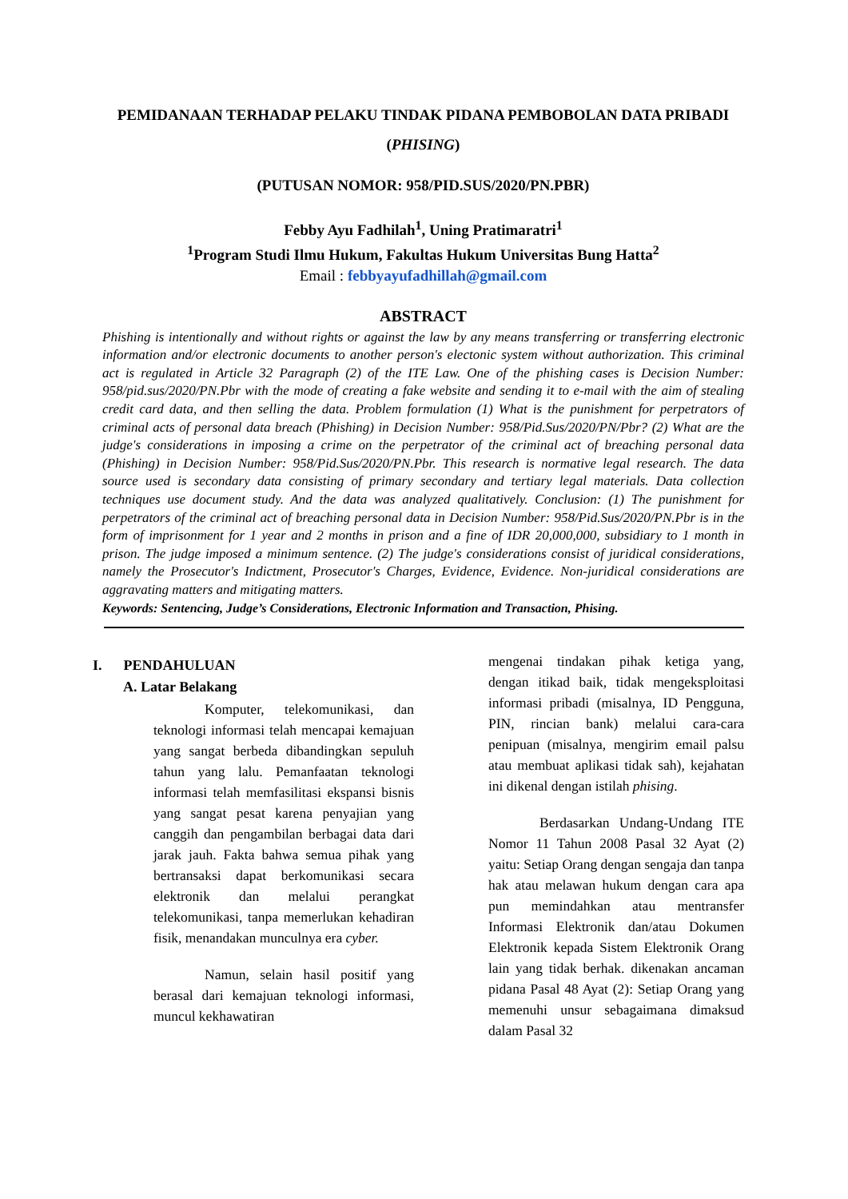PEMIDANAAN TERHADAP PELAKU TINDAK PIDANA PEMBOBOLAN DATA PRIBADI (PHISING)
(PUTUSAN NOMOR: 958/PID.SUS/2020/PN.PBR)
Febby Ayu Fadhilah<sup>1</sup>, Uning Pratimaratri<sup>1</sup>
<sup>1</sup> Program Studi Ilmu Hukum, Fakultas Hukum Universitas Bung Hatta<sup>2</sup>
Email : febbyayufadhillah@gmail.com
ABSTRACT
Phishing is intentionally and without rights or against the law by any means transferring or transferring electronic information and/or electronic documents to another person's electonic system without authorization. This criminal act is regulated in Article 32 Paragraph (2) of the ITE Law. One of the phishing cases is Decision Number: 958/pid.sus/2020/PN.Pbr with the mode of creating a fake website and sending it to e-mail with the aim of stealing credit card data, and then selling the data. Problem formulation (1) What is the punishment for perpetrators of criminal acts of personal data breach (Phishing) in Decision Number: 958/Pid.Sus/2020/PN/Pbr? (2) What are the judge's considerations in imposing a crime on the perpetrator of the criminal act of breaching personal data (Phishing) in Decision Number: 958/Pid.Sus/2020/PN.Pbr. This research is normative legal research. The data source used is secondary data consisting of primary secondary and tertiary legal materials. Data collection techniques use document study. And the data was analyzed qualitatively. Conclusion: (1) The punishment for perpetrators of the criminal act of breaching personal data in Decision Number: 958/Pid.Sus/2020/PN.Pbr is in the form of imprisonment for 1 year and 2 months in prison and a fine of IDR 20,000,000, subsidiary to 1 month in prison. The judge imposed a minimum sentence. (2) The judge's considerations consist of juridical considerations, namely the Prosecutor's Indictment, Prosecutor's Charges, Evidence, Evidence. Non-juridical considerations are aggravating matters and mitigating matters.
Keywords: Sentencing, Judge’s Considerations, Electronic Information and Transaction, Phising.
I. PENDAHULUAN
A. Latar Belakang
Komputer, telekomunikasi, dan teknologi informasi telah mencapai kemajuan yang sangat berbeda dibandingkan sepuluh tahun yang lalu. Pemanfaatan teknologi informasi telah memfasilitasi ekspansi bisnis yang sangat pesat karena penyajian yang canggih dan pengambilan berbagai data dari jarak jauh. Fakta bahwa semua pihak yang bertransaksi dapat berkomunikasi secara elektronik dan melalui perangkat telekomunikasi, tanpa memerlukan kehadiran fisik, menandakan munculnya era cyber.
Namun, selain hasil positif yang berasal dari kemajuan teknologi informasi, muncul kekhawatiran
mengenai tindakan pihak ketiga yang, dengan itikad baik, tidak mengeksploitasi informasi pribadi (misalnya, ID Pengguna, PIN, rincian bank) melalui cara-cara penipuan (misalnya, mengirim email palsu atau membuat aplikasi tidak sah), kejahatan ini dikenal dengan istilah phising.
Berdasarkan Undang-Undang ITE Nomor 11 Tahun 2008 Pasal 32 Ayat (2) yaitu: Setiap Orang dengan sengaja dan tanpa hak atau melawan hukum dengan cara apa pun memindahkan atau mentransfer Informasi Elektronik dan/atau Dokumen Elektronik kepada Sistem Elektronik Orang lain yang tidak berhak. dikenakan ancaman pidana Pasal 48 Ayat (2): Setiap Orang yang memenuhi unsur sebagaimana dimaksud dalam Pasal 32